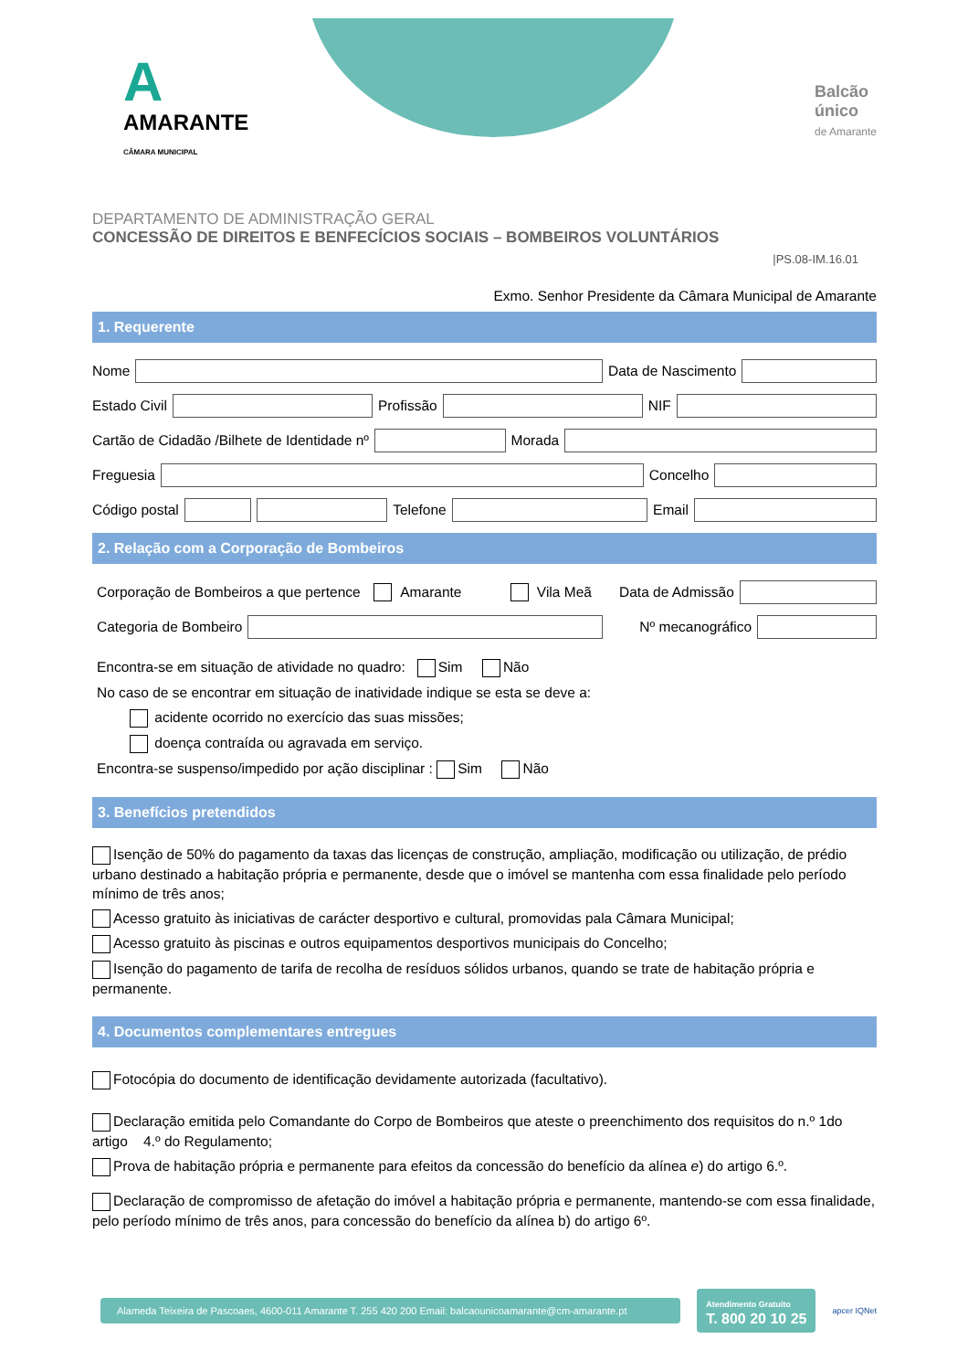A
AMARANTE
CÂMARA MUNICIPAL
Balcão
único
de Amarante
DEPARTAMENTO DE ADMINISTRAÇÃO GERAL
CONCESSÃO DE DIREITOS E BENFECÍCIOS SOCIAIS – BOMBEIROS VOLUNTÁRIOS
|PS.08-IM.16.01
Exmo. Senhor Presidente da Câmara Municipal de Amarante
1. Requerente
Nome
Data de Nascimento
Estado Civil
Profissão
NIF
Cartão de Cidadão /Bilhete de Identidade nº
Morada
Freguesia
Concelho
Código postal
Telefone
Email
2. Relação com a Corporação de Bombeiros
Corporação de Bombeiros a que pertence Amarante Vila Meã Data de Admissão
Categoria de Bombeiro
Nº mecanográfico
Encontra-se em situação de atividade no quadro: Sim Não
No caso de se encontrar em situação de inatividade indique se esta se deve a:
acidente ocorrido no exercício das suas missões;
doença contraída ou agravada em serviço.
Encontra-se suspenso/impedido por ação disciplinar : Sim Não
3. Benefícios pretendidos
Isenção de 50% do pagamento da taxas das licenças de construção, ampliação, modificação ou utilização, de prédio urbano destinado a habitação própria e permanente, desde que o imóvel se mantenha com essa finalidade pelo período mínimo de três anos;
Acesso gratuito às iniciativas de carácter desportivo e cultural, promovidas pala Câmara Municipal;
Acesso gratuito às piscinas e outros equipamentos desportivos municipais do Concelho;
Isenção do pagamento de tarifa de recolha de resíduos sólidos urbanos, quando se trate de habitação própria e permanente.
4. Documentos complementares entregues
Fotocópia do documento de identificação devidamente autorizada (facultativo).
Declaração emitida pelo Comandante do Corpo de Bombeiros que ateste o preenchimento dos requisitos do n.º 1do artigo 4.º do Regulamento;
Prova de habitação própria e permanente para efeitos da concessão do benefício da alínea e) do artigo 6.º.
Declaração de compromisso de afetação do imóvel a habitação própria e permanente, mantendo-se com essa finalidade, pelo período mínimo de três anos, para concessão do benefício da alínea b) do artigo 6º.
Alameda Teixeira de Pascoaes, 4600-011 Amarante T. 255 420 200 Email: balcaounicoamarante@cm-amarante.pt
Atendimento Gratuito
T. 800 20 10 25
apcer IQNet